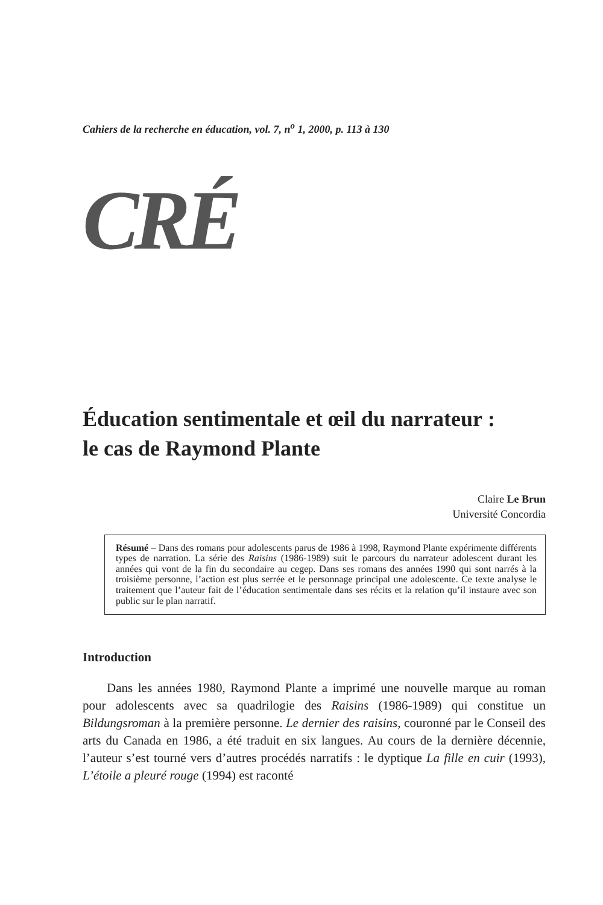Cahiers de la recherche en éducation, vol. 7, n<sup>o</sup> 1, 2000, p. 113 à 130
CRÉ
Éducation sentimentale et œil du narrateur :
le cas de Raymond Plante
Claire Le Brun
Université Concordia
Résumé – Dans des romans pour adolescents parus de 1986 à 1998, Raymond Plante expérimente différents types de narration. La série des Raisins (1986-1989) suit le parcours du narrateur adolescent durant les années qui vont de la fin du secondaire au cegep. Dans ses romans des années 1990 qui sont narrés à la troisième personne, l’action est plus serrée et le personnage principal une adolescente. Ce texte analyse le traitement que l’auteur fait de l’éducation sentimentale dans ses récits et la relation qu’il instaure avec son public sur le plan narratif.
Introduction
Dans les années 1980, Raymond Plante a imprimé une nouvelle marque au roman pour adolescents avec sa quadrilogie des Raisins (1986-1989) qui constitue un Bildungsroman à la première personne. Le dernier des raisins, couronné par le Conseil des arts du Canada en 1986, a été traduit en six langues. Au cours de la dernière décennie, l’auteur s’est tourné vers d’autres procédés narratifs : le dyptique La fille en cuir (1993), L’étoile a pleuré rouge (1994) est raconté